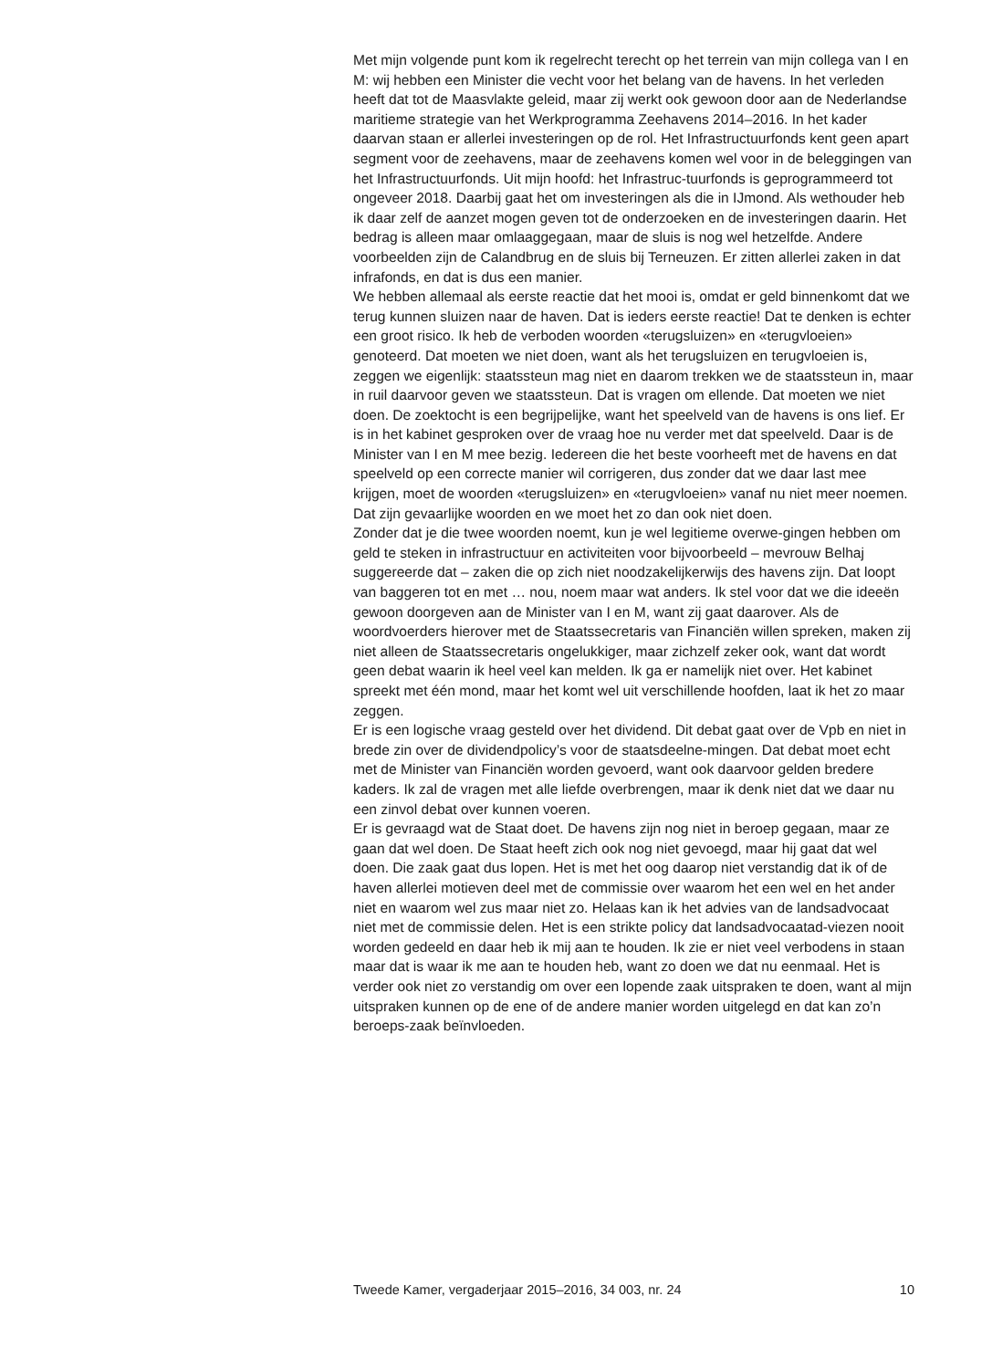Met mijn volgende punt kom ik regelrecht terecht op het terrein van mijn collega van I en M: wij hebben een Minister die vecht voor het belang van de havens. In het verleden heeft dat tot de Maasvlakte geleid, maar zij werkt ook gewoon door aan de Nederlandse maritieme strategie van het Werkprogramma Zeehavens 2014–2016. In het kader daarvan staan er allerlei investeringen op de rol. Het Infrastructuurfonds kent geen apart segment voor de zeehavens, maar de zeehavens komen wel voor in de beleggingen van het Infrastructuurfonds. Uit mijn hoofd: het Infrastruc-tuurfonds is geprogrammeerd tot ongeveer 2018. Daarbij gaat het om investeringen als die in IJmond. Als wethouder heb ik daar zelf de aanzet mogen geven tot de onderzoeken en de investeringen daarin. Het bedrag is alleen maar omlaaggegaan, maar de sluis is nog wel hetzelfde. Andere voorbeelden zijn de Calandbrug en de sluis bij Terneuzen. Er zitten allerlei zaken in dat infrafonds, en dat is dus een manier.
We hebben allemaal als eerste reactie dat het mooi is, omdat er geld binnenkomt dat we terug kunnen sluizen naar de haven. Dat is ieders eerste reactie! Dat te denken is echter een groot risico. Ik heb de verboden woorden «terugsluizen» en «terugvloeien» genoteerd. Dat moeten we niet doen, want als het terugsluizen en terugvloeien is, zeggen we eigenlijk: staatssteun mag niet en daarom trekken we de staatssteun in, maar in ruil daarvoor geven we staatssteun. Dat is vragen om ellende. Dat moeten we niet doen. De zoektocht is een begrijpelijke, want het speelveld van de havens is ons lief. Er is in het kabinet gesproken over de vraag hoe nu verder met dat speelveld. Daar is de Minister van I en M mee bezig. Iedereen die het beste voorheeft met de havens en dat speelveld op een correcte manier wil corrigeren, dus zonder dat we daar last mee krijgen, moet de woorden «terugsluizen» en «terugvloeien» vanaf nu niet meer noemen. Dat zijn gevaarlijke woorden en we moet het zo dan ook niet doen.
Zonder dat je die twee woorden noemt, kun je wel legitieme overwe-gingen hebben om geld te steken in infrastructuur en activiteiten voor bijvoorbeeld – mevrouw Belhaj suggereerde dat – zaken die op zich niet noodzakelijkerwijs des havens zijn. Dat loopt van baggeren tot en met … nou, noem maar wat anders. Ik stel voor dat we die ideeën gewoon doorgeven aan de Minister van I en M, want zij gaat daarover. Als de woordvoerders hierover met de Staatssecretaris van Financiën willen spreken, maken zij niet alleen de Staatssecretaris ongelukkiger, maar zichzelf zeker ook, want dat wordt geen debat waarin ik heel veel kan melden. Ik ga er namelijk niet over. Het kabinet spreekt met één mond, maar het komt wel uit verschillende hoofden, laat ik het zo maar zeggen.
Er is een logische vraag gesteld over het dividend. Dit debat gaat over de Vpb en niet in brede zin over de dividendpolicy’s voor de staatsdeelne-mingen. Dat debat moet echt met de Minister van Financiën worden gevoerd, want ook daarvoor gelden bredere kaders. Ik zal de vragen met alle liefde overbrengen, maar ik denk niet dat we daar nu een zinvol debat over kunnen voeren.
Er is gevraagd wat de Staat doet. De havens zijn nog niet in beroep gegaan, maar ze gaan dat wel doen. De Staat heeft zich ook nog niet gevoegd, maar hij gaat dat wel doen. Die zaak gaat dus lopen. Het is met het oog daarop niet verstandig dat ik of de haven allerlei motieven deel met de commissie over waarom het een wel en het ander niet en waarom wel zus maar niet zo. Helaas kan ik het advies van de landsadvocaat niet met de commissie delen. Het is een strikte policy dat landsadvocaatad-viezen nooit worden gedeeld en daar heb ik mij aan te houden. Ik zie er niet veel verbodens in staan maar dat is waar ik me aan te houden heb, want zo doen we dat nu eenmaal. Het is verder ook niet zo verstandig om over een lopende zaak uitspraken te doen, want al mijn uitspraken kunnen op de ene of de andere manier worden uitgelegd en dat kan zo’n beroeps-zaak beïnvloeden.
Tweede Kamer, vergaderjaar 2015–2016, 34 003, nr. 24 10